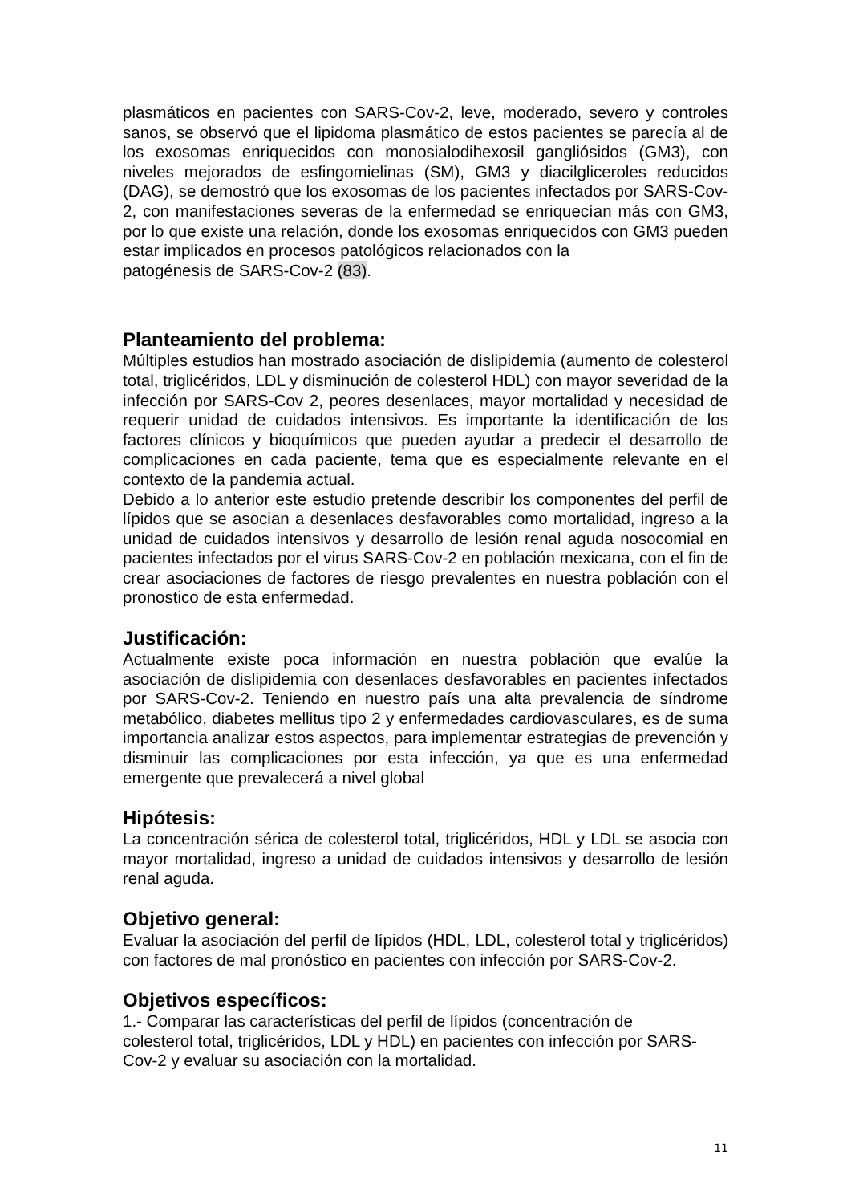plasmáticos en pacientes con SARS-Cov-2, leve, moderado, severo y controles sanos, se observó que el lipidoma plasmático de estos pacientes se parecía al de los exosomas enriquecidos con monosialodihexosil gangliósidos (GM3), con niveles mejorados de esfingomielinas (SM), GM3 y diacilgliceroles reducidos (DAG), se demostró que los exosomas de los pacientes infectados por SARS-Cov-2, con manifestaciones severas de la enfermedad se enriquecían más con GM3, por lo que existe una relación, donde los exosomas enriquecidos con GM3 pueden estar implicados en procesos patológicos relacionados con la
patogénesis de SARS-Cov-2 (83).
Planteamiento del problema:
Múltiples estudios han mostrado asociación de dislipidemia (aumento de colesterol total, triglicéridos, LDL y disminución de colesterol HDL) con mayor severidad de la infección por SARS-Cov 2, peores desenlaces, mayor mortalidad y necesidad de requerir unidad de cuidados intensivos. Es importante la identificación de los factores clínicos y bioquímicos que pueden ayudar a predecir el desarrollo de complicaciones en cada paciente, tema que es especialmente relevante en el contexto de la pandemia actual.
Debido a lo anterior este estudio pretende describir los componentes del perfil de lípidos que se asocian a desenlaces desfavorables como mortalidad, ingreso a la unidad de cuidados intensivos y desarrollo de lesión renal aguda nosocomial en pacientes infectados por el virus SARS-Cov-2 en población mexicana, con el fin de crear asociaciones de factores de riesgo prevalentes en nuestra población con el pronostico de esta enfermedad.
Justificación:
Actualmente existe poca información en nuestra población que evalúe la asociación de dislipidemia con desenlaces desfavorables en pacientes infectados por SARS-Cov-2. Teniendo en nuestro país una alta prevalencia de síndrome metabólico, diabetes mellitus tipo 2 y enfermedades cardiovasculares, es de suma importancia analizar estos aspectos, para implementar estrategias de prevención y disminuir las complicaciones por esta infección, ya que es una enfermedad emergente que prevalecerá a nivel global
Hipótesis:
La concentración sérica de colesterol total, triglicéridos, HDL y LDL se asocia con mayor mortalidad, ingreso a unidad de cuidados intensivos y desarrollo de lesión renal aguda.
Objetivo general:
Evaluar la asociación del perfil de lípidos (HDL, LDL, colesterol total y triglicéridos) con factores de mal pronóstico en pacientes con infección por SARS-Cov-2.
Objetivos específicos:
1.- Comparar las características del perfil de lípidos (concentración de
colesterol total, triglicéridos, LDL y HDL) en pacientes con infección por SARS-Cov-2 y evaluar su asociación con la mortalidad.
11